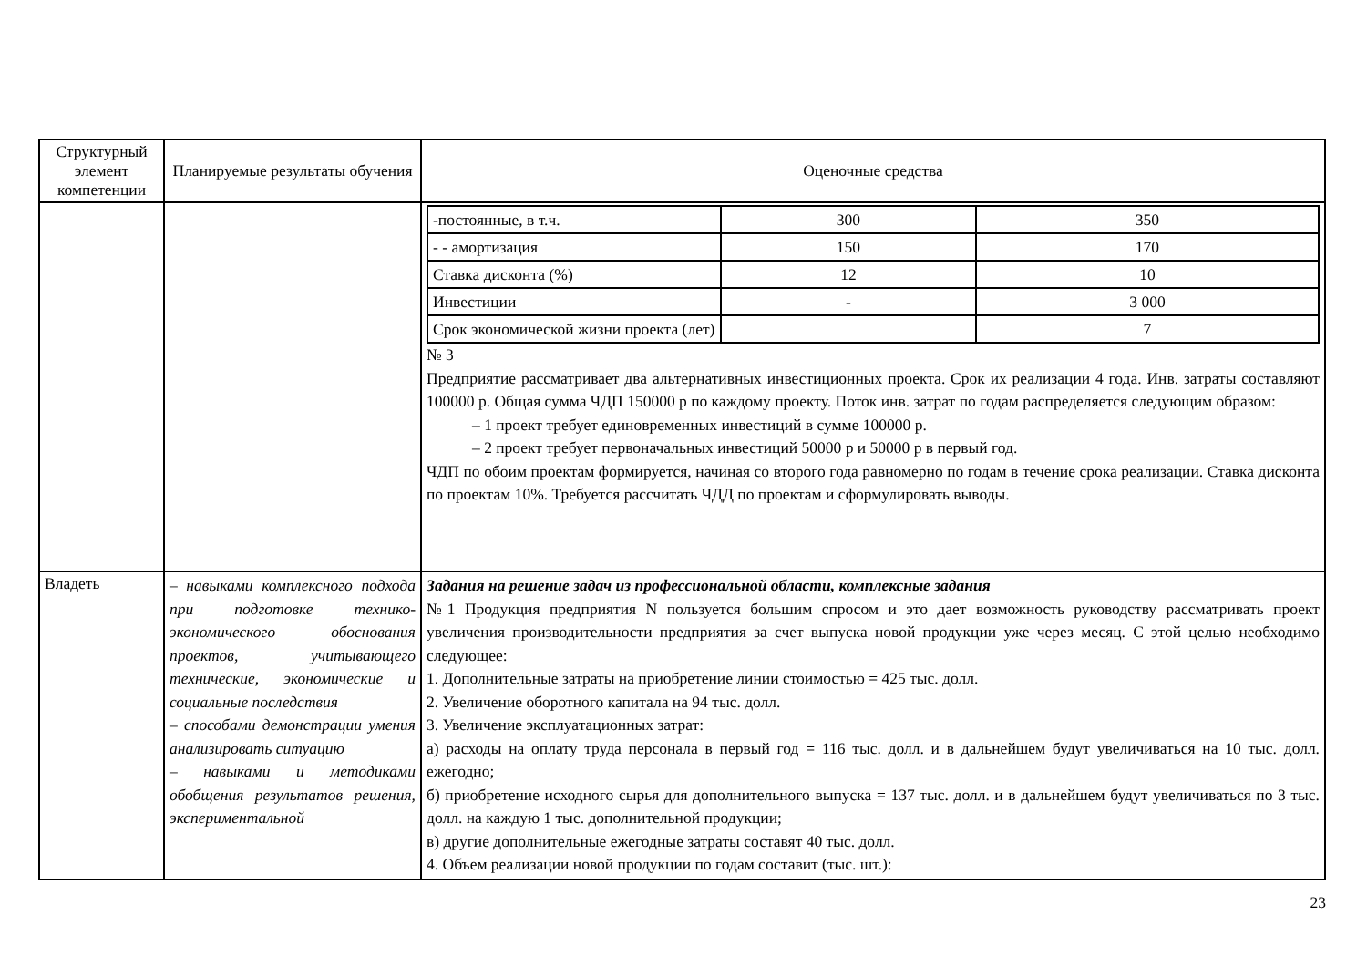| Структурный элемент компетенции | Планируемые результаты обучения | Оценочные средства |
| --- | --- | --- |
| | | / -постоянные, в т.ч. / 300 / 350 / / - - амортизация / 150 / 170 / / Ставка дисконта (%) / 12 / 10 / / Инвестиции / - / 3 000 / / Срок экономической жизни проекта (лет) / / 7 / № 3 Предприятие рассматривает два альтернативных инвестиционных проекта. Срок их реализации 4 года. Инв. затраты составляют 100000 р. Общая сумма ЧДП 150000 р по каждому проекту. Поток инв. затрат по годам распределяется следующим образом: – 1 проект требует единовременных инвестиций в сумме 100000 р. – 2 проект требует первоначальных инвестиций 50000 р и 50000 р в первый год. ЧДП по обоим проектам формируется, начиная со второго года равномерно по годам в течение срока реализации. Ставка дисконта по проектам 10%. Требуется рассчитать ЧДД по проектам и сформулировать выводы. |
| Владеть | – навыками комплексного подхода при подготовке технико-экономического обоснования проектов, учитывающего технические, экономические и социальные последствия – способами демонстрации умения анализировать ситуацию – навыками и методиками обобщения результатов решения, экспериментальной | Задания на решение задач из профессиональной области, комплексные задания №1 Продукция предприятия N пользуется большим спросом и это дает возможность руководству рассматривать проект увеличения производительности предприятия за счет выпуска новой продукции уже через месяц. С этой целью необходимо следующее: 1. Дополнительные затраты на приобретение линии стоимостью = 425 тыс. долл. 2. Увеличение оборотного капитала на 94 тыс. долл. 3. Увеличение эксплуатационных затрат: а) расходы на оплату труда персонала в первый год = 116 тыс. долл. и в дальнейшем будут увеличиваться на 10 тыс. долл. ежегодно; б) приобретение исходного сырья для дополнительного выпуска = 137 тыс. долл. и в дальнейшем будут увеличиваться по 3 тыс. долл. на каждую 1 тыс. дополнительной продукции; в) другие дополнительные ежегодные затраты составят 40 тыс. долл. 4. Объем реализации новой продукции по годам составит (тыс. шт.): |
23